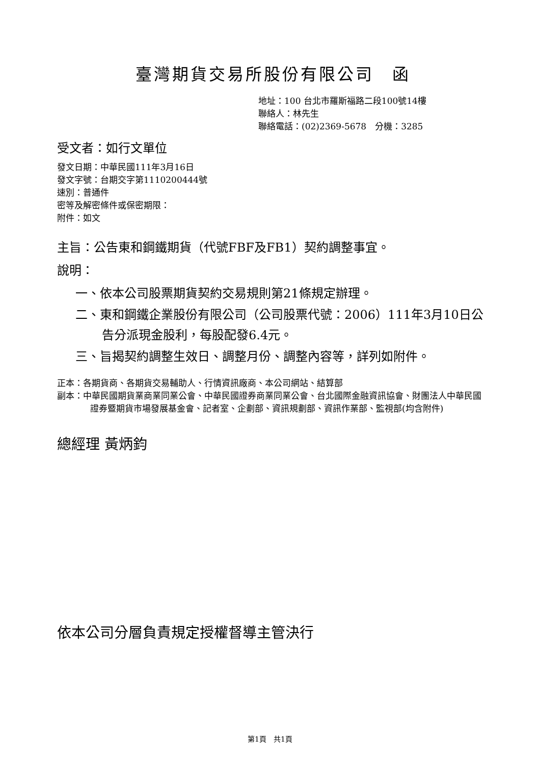臺灣期貨交易所股份有限公司　函
地址：100 台北市羅斯福路二段100號14樓
聯絡人：林先生
聯絡電話：(02)2369-5678　分機：3285
受文者：如行文單位
發文日期：中華民國111年3月16日
發文字號：台期交字第1110200444號
速別：普通件
密等及解密條件或保密期限：
附件：如文
主旨：公告東和鋼鐵期貨（代號FBF及FB1）契約調整事宜。
說明：
一、依本公司股票期貨契約交易規則第21條規定辦理。
二、東和鋼鐵企業股份有限公司（公司股票代號：2006）111年3月10日公告分派現金股利，每股配發6.4元。
三、旨揭契約調整生效日、調整月份、調整內容等，詳列如附件。
正本：各期貨商、各期貨交易輔助人、行情資訊廠商、本公司網站、結算部
副本：中華民國期貨業商業同業公會、中華民國證券商業同業公會、台北國際金融資訊協會、財團法人中華民國證券暨期貨市場發展基金會、記者室、企劃部、資訊規劃部、資訊作業部、監視部(均含附件)
總經理 黃炳鈞
依本公司分層負責規定授權督導主管決行
第1頁　共1頁